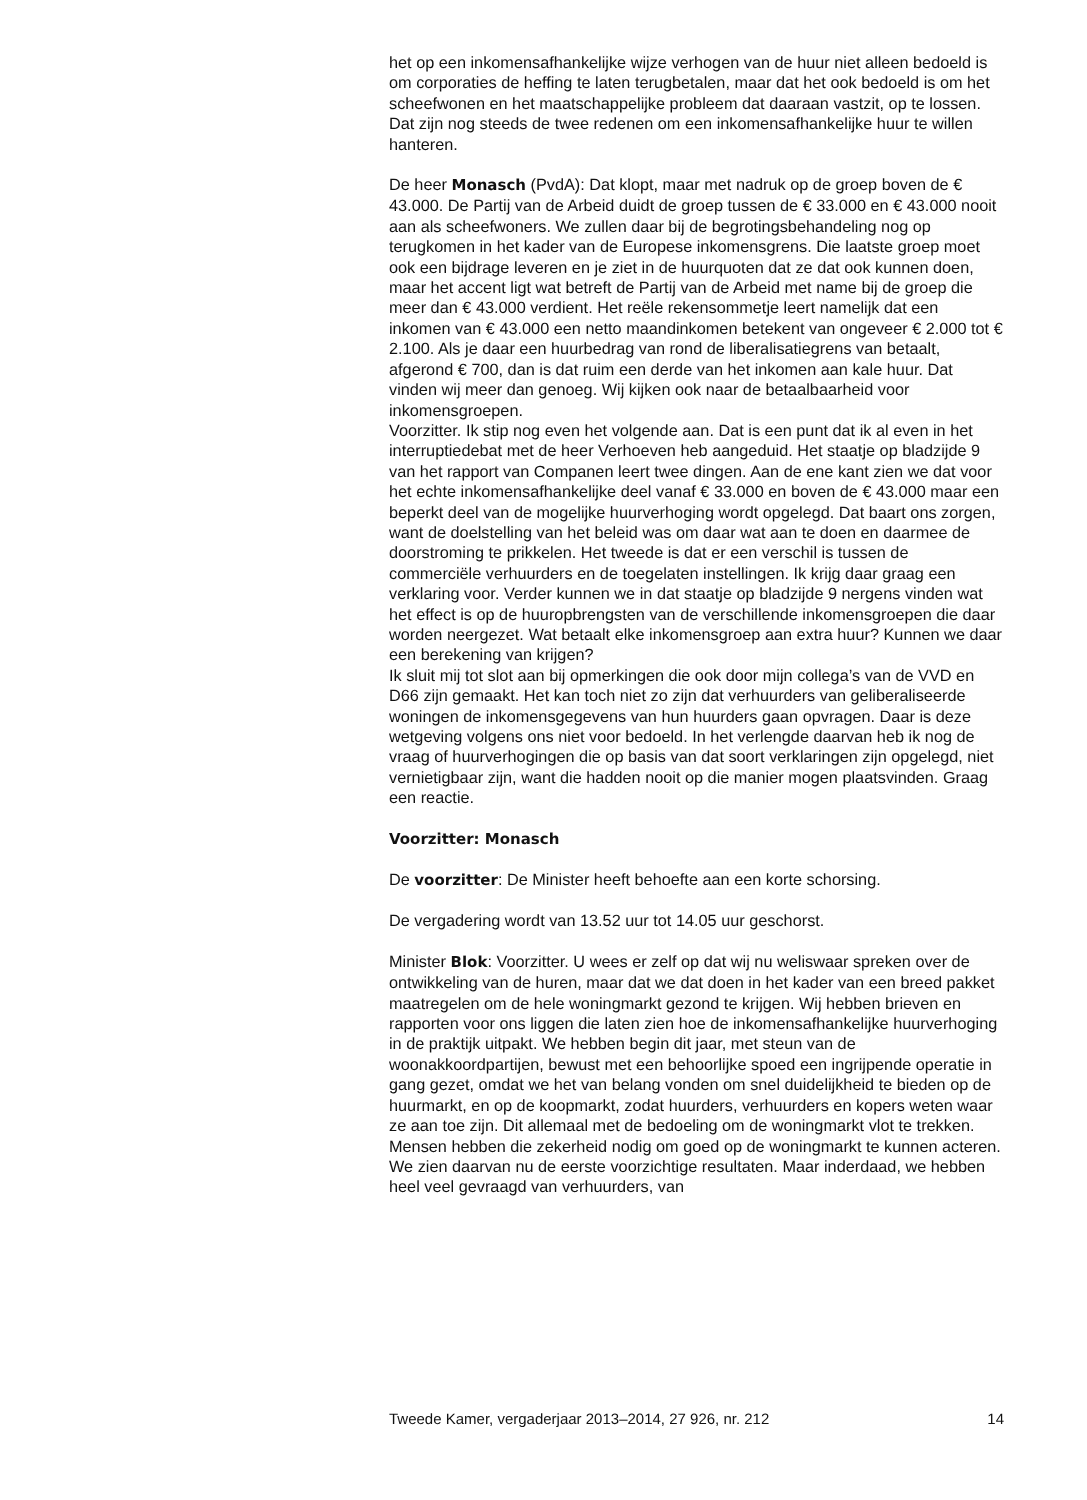het op een inkomensafhankelijke wijze verhogen van de huur niet alleen bedoeld is om corporaties de heffing te laten terugbetalen, maar dat het ook bedoeld is om het scheefwonen en het maatschappelijke probleem dat daaraan vastzit, op te lossen. Dat zijn nog steeds de twee redenen om een inkomensafhankelijke huur te willen hanteren.
De heer Monasch (PvdA): Dat klopt, maar met nadruk op de groep boven de € 43.000. De Partij van de Arbeid duidt de groep tussen de € 33.000 en € 43.000 nooit aan als scheefwoners. We zullen daar bij de begrotingsbehandeling nog op terugkomen in het kader van de Europese inkomensgrens. Die laatste groep moet ook een bijdrage leveren en je ziet in de huurquoten dat ze dat ook kunnen doen, maar het accent ligt wat betreft de Partij van de Arbeid met name bij de groep die meer dan € 43.000 verdient. Het reële rekensommetje leert namelijk dat een inkomen van € 43.000 een netto maandinkomen betekent van ongeveer € 2.000 tot € 2.100. Als je daar een huurbedrag van rond de liberalisatiegrens van betaalt, afgerond € 700, dan is dat ruim een derde van het inkomen aan kale huur. Dat vinden wij meer dan genoeg. Wij kijken ook naar de betaalbaarheid voor inkomensgroepen.
Voorzitter. Ik stip nog even het volgende aan. Dat is een punt dat ik al even in het interruptiedebat met de heer Verhoeven heb aangeduid. Het staatje op bladzijde 9 van het rapport van Companen leert twee dingen. Aan de ene kant zien we dat voor het echte inkomensafhankelijke deel vanaf € 33.000 en boven de € 43.000 maar een beperkt deel van de mogelijke huurverhoging wordt opgelegd. Dat baart ons zorgen, want de doelstelling van het beleid was om daar wat aan te doen en daarmee de doorstroming te prikkelen. Het tweede is dat er een verschil is tussen de commerciële verhuurders en de toegelaten instellingen. Ik krijg daar graag een verklaring voor. Verder kunnen we in dat staatje op bladzijde 9 nergens vinden wat het effect is op de huuropbrengsten van de verschillende inkomensgroepen die daar worden neergezet. Wat betaalt elke inkomensgroep aan extra huur? Kunnen we daar een berekening van krijgen?
Ik sluit mij tot slot aan bij opmerkingen die ook door mijn collega’s van de VVD en D66 zijn gemaakt. Het kan toch niet zo zijn dat verhuurders van geliberaliseerde woningen de inkomensgegevens van hun huurders gaan opvragen. Daar is deze wetgeving volgens ons niet voor bedoeld. In het verlengde daarvan heb ik nog de vraag of huurverhogingen die op basis van dat soort verklaringen zijn opgelegd, niet vernietigbaar zijn, want die hadden nooit op die manier mogen plaatsvinden. Graag een reactie.
Voorzitter: Monasch
De voorzitter: De Minister heeft behoefte aan een korte schorsing.
De vergadering wordt van 13.52 uur tot 14.05 uur geschorst.
Minister Blok: Voorzitter. U wees er zelf op dat wij nu weliswaar spreken over de ontwikkeling van de huren, maar dat we dat doen in het kader van een breed pakket maatregelen om de hele woningmarkt gezond te krijgen. Wij hebben brieven en rapporten voor ons liggen die laten zien hoe de inkomensafhankelijke huurverhoging in de praktijk uitpakt. We hebben begin dit jaar, met steun van de woonakkoordpartijen, bewust met een behoorlijke spoed een ingrijpende operatie in gang gezet, omdat we het van belang vonden om snel duidelijkheid te bieden op de huurmarkt, en op de koopmarkt, zodat huurders, verhuurders en kopers weten waar ze aan toe zijn. Dit allemaal met de bedoeling om de woningmarkt vlot te trekken. Mensen hebben die zekerheid nodig om goed op de woningmarkt te kunnen acteren. We zien daarvan nu de eerste voorzichtige resultaten. Maar inderdaad, we hebben heel veel gevraagd van verhuurders, van
Tweede Kamer, vergaderjaar 2013–2014, 27 926, nr. 212 14